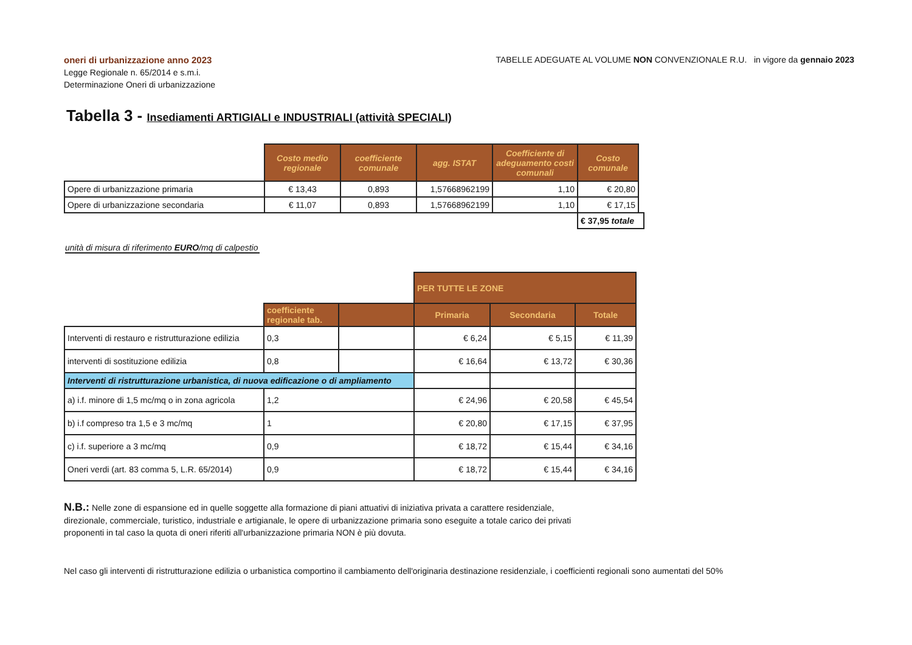oneri di urbanizzazione anno 2023
Legge Regionale n. 65/2014 e s.m.i.
Determinazione Oneri di urbanizzazione
TABELLE ADEGUATE AL VOLUME NON CONVENZIONALE R.U. in vigore da gennaio 2023
Tabella 3 - Insediamenti ARTIGIALI e INDUSTRIALI (attività SPECIALI)
| | Costo medio regionale | coefficiente comunale | agg. ISTAT | Coefficiente di adeguamento costi comunali | Costo comunale | |
| Opere di urbanizzazione primaria | € 13,43 | 0,893 | 1,57668962199 | 1,10 | € 20,80 | |
| Opere di urbanizzazione secondaria | € 11,07 | 0,893 | 1,57668962199 | 1,10 | € 17,15 | |
| | | | | | € 37,95 totale | |
unità di misura di riferimento EURO/mq di calpestio
| | | | PER TUTTE LE ZONE | | |
| | coefficiente regionale tab. | | Primaria | Secondaria | Totale |
| Interventi di restauro e ristrutturazione edilizia | 0,3 | | € 6,24 | € 5,15 | € 11,39 |
| interventi di sostituzione edilizia | 0,8 | | € 16,64 | € 13,72 | € 30,36 |
| Interventi di ristrutturazione urbanistica, di nuova edificazione o di ampliamento | | | | | |
| a) i.f. minore di 1,5 mc/mq o in zona agricola | 1,2 | | € 24,96 | € 20,58 | € 45,54 |
| b) i.f compreso tra 1,5 e 3 mc/mq | 1 | | € 20,80 | € 17,15 | € 37,95 |
| c) i.f. superiore a 3 mc/mq | 0,9 | | € 18,72 | € 15,44 | € 34,16 |
| Oneri verdi (art. 83 comma 5, L.R. 65/2014) | 0,9 | | € 18,72 | € 15,44 | € 34,16 |
N.B.: Nelle zone di espansione ed in quelle soggette alla formazione di piani attuativi di iniziativa privata a carattere residenziale, direzionale, commerciale, turistico, industriale e artigianale, le opere di urbanizzazione primaria sono eseguite a totale carico dei privati proponenti in tal caso la quota di oneri riferiti all'urbanizzazione primaria NON è più dovuta.
Nel caso gli interventi di ristrutturazione edilizia o urbanistica comportino il cambiamento dell'originaria destinazione residenziale, i coefficienti regionali sono aumentati del 50%